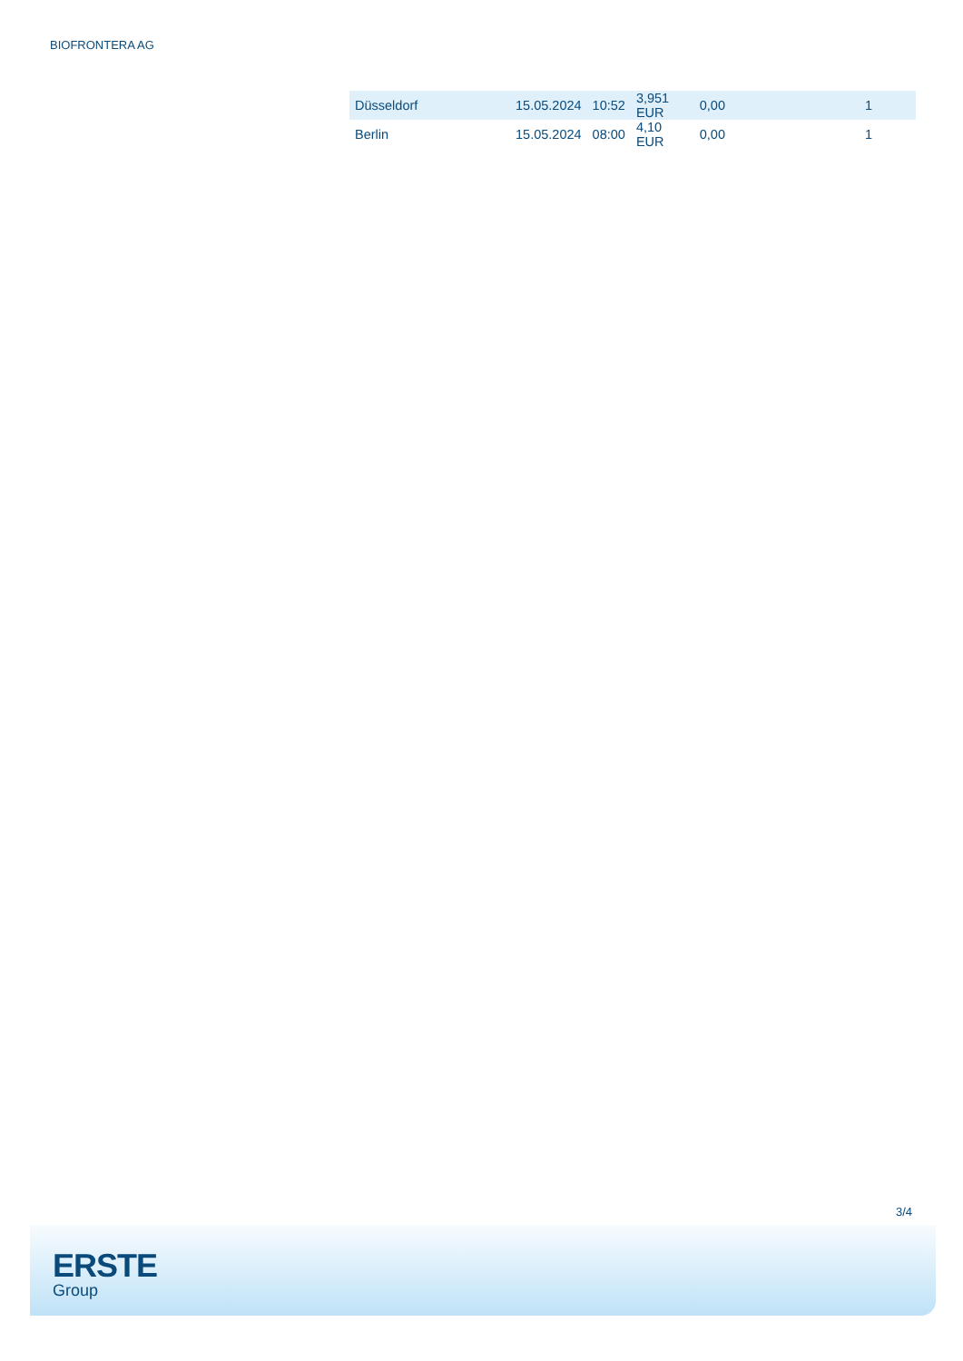BIOFRONTERA AG
| Düsseldorf | 15.05.2024 | 10:52 | 3,951 EUR | 0,00 | 1 |
| Berlin | 15.05.2024 | 08:00 | 4,10 EUR | 0,00 | 1 |
3/4
ERSTE
Group